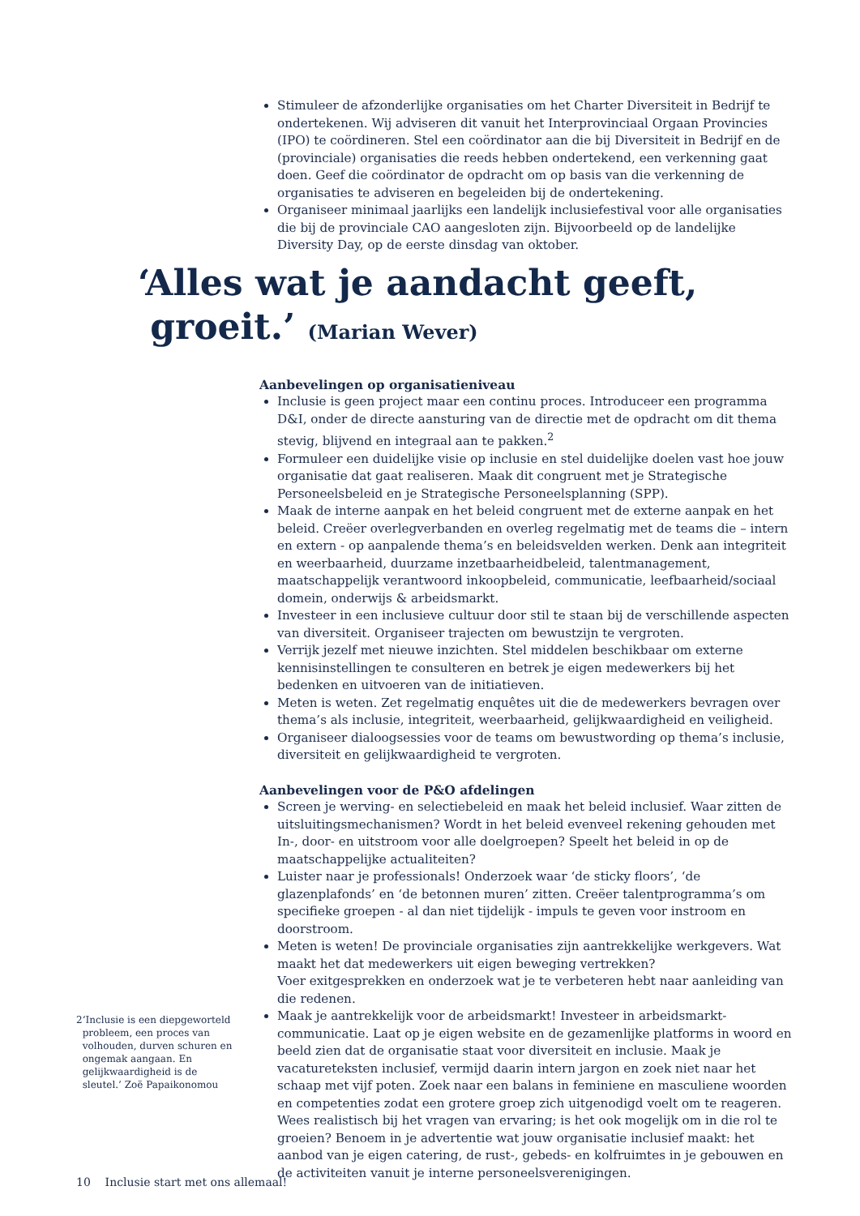Stimuleer de afzonderlijke organisaties om het Charter Diversiteit in Bedrijf te ondertekenen. Wij adviseren dit vanuit het Interprovinciaal Orgaan Provincies (IPO) te coördineren. Stel een coördinator aan die bij Diversiteit in Bedrijf en de (provinciale) organisaties die reeds hebben ondertekend, een verkenning gaat doen. Geef die coördinator de opdracht om op basis van die verkenning de organisaties te adviseren en begeleiden bij de ondertekening.
Organiseer minimaal jaarlijks een landelijk inclusiefestival voor alle organisaties die bij de provinciale CAO aangesloten zijn. Bijvoorbeeld op de landelijke Diversity Day, op de eerste dinsdag van oktober.
Aanbevelingen op organisatieniveau
Inclusie is geen project maar een continu proces. Introduceer een programma D&I, onder de directe aansturing van de directie met de opdracht om dit thema stevig, blijvend en integraal aan te pakken.<sup>2</sup>
Formuleer een duidelijke visie op inclusie en stel duidelijke doelen vast hoe jouw organisatie dat gaat realiseren. Maak dit congruent met je Strategische Personeelsbeleid en je Strategische Personeelsplanning (SPP).
Maak de interne aanpak en het beleid congruent met de externe aanpak en het beleid. Creëer overlegverbanden en overleg regelmatig met de teams die – intern en extern - op aanpalende thema’s en beleidsvelden werken. Denk aan integriteit en weerbaarheid, duurzame inzetbaarheidbeleid, talentmanagement, maatschappelijk verantwoord inkoopbeleid, communicatie, leefbaarheid/sociaal domein, onderwijs & arbeidsmarkt.
Investeer in een inclusieve cultuur door stil te staan bij de verschillende aspecten van diversiteit. Organiseer trajecten om bewustzijn te vergroten.
Verrijk jezelf met nieuwe inzichten. Stel middelen beschikbaar om externe kennisinstellingen te consulteren en betrek je eigen medewerkers bij het bedenken en uitvoeren van de initiatieven.
Meten is weten. Zet regelmatig enquêtes uit die de medewerkers bevragen over thema’s als inclusie, integriteit, weerbaarheid, gelijkwaardigheid en veiligheid.
Organiseer dialoogsessies voor de teams om bewustwording op thema’s inclusie, diversiteit en gelijkwaardigheid te vergroten.
Aanbevelingen voor de P&O afdelingen
Screen je werving- en selectiebeleid en maak het beleid inclusief. Waar zitten de uitsluitingsmechanismen? Wordt in het beleid evenveel rekening gehouden met In-, door- en uitstroom voor alle doelgroepen? Speelt het beleid in op de maatschappelijke actualiteiten?
Luister naar je professionals! Onderzoek waar ‘de sticky floors’, ‘de glazenplafonds’ en ‘de betonnen muren’ zitten. Creëer talentprogramma’s om specifieke groepen - al dan niet tijdelijk - impuls te geven voor instroom en doorstroom.
Meten is weten! De provinciale organisaties zijn aantrekkelijke werkgevers. Wat maakt het dat medewerkers uit eigen beweging vertrekken?
Voer exitgesprekken en onderzoek wat je te verbeteren hebt naar aanleiding van die redenen.
Maak je aantrekkelijk voor de arbeidsmarkt! Investeer in arbeidsmarkt-communicatie. Laat op je eigen website en de gezamenlijke platforms in woord en beeld zien dat de organisatie staat voor diversiteit en inclusie. Maak je vacatureteksten inclusief, vermijd daarin intern jargon en zoek niet naar het schaap met vijf poten. Zoek naar een balans in feminiene en masculiene woorden en competenties zodat een grotere groep zich uitgenodigd voelt om te reageren. Wees realistisch bij het vragen van ervaring; is het ook mogelijk om in die rol te groeien? Benoem in je advertentie wat jouw organisatie inclusief maakt: het aanbod van je eigen catering, de rust-, gebeds- en kolfruimtes in je gebouwen en de activiteiten vanuit je interne personeelsverenigingen.
‘Alles wat je aandacht geeft,
groeit.’ (Marian Wever)
2 ‘Inclusie is een diepgeworteld probleem, een proces van volhouden, durven schuren en ongemak aangaan. En gelijkwaardigheid is de sleutel.’ Zoë Papaikonomou
10 Inclusie start met ons allemaal!